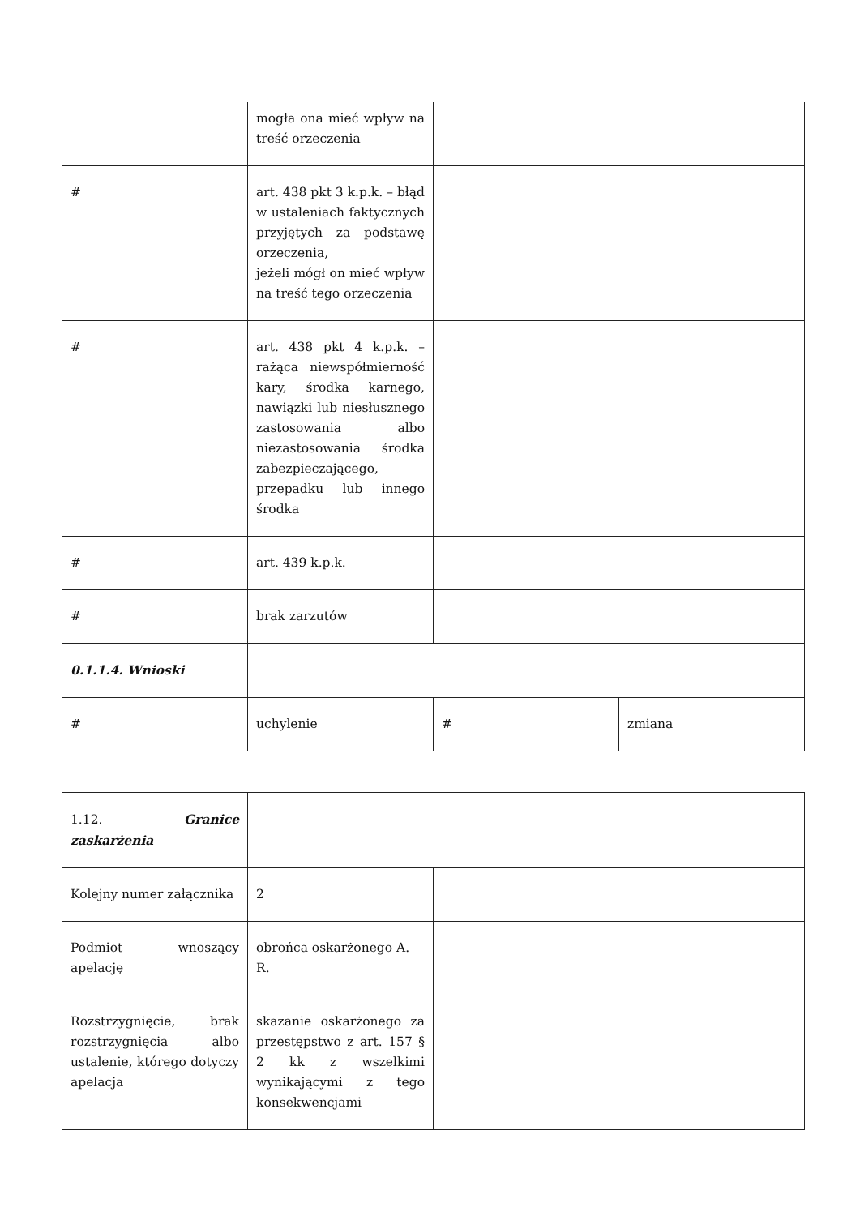| | mogła ona mieć wpływ na treść orzeczenia | | |
| # | art. 438 pkt 3 k.p.k. – błąd w ustaleniach faktycznych przyjętych za podstawę orzeczenia, jeżeli mógł on mieć wpływ na treść tego orzeczenia | | |
| # | art. 438 pkt 4 k.p.k. – rażąca niewspółmierność kary, środka karnego, nawiązki lub niesłusznego zastosowania albo niezastosowania środka zabezpieczającego, przepadku lub innego środka | | |
| # | art. 439 k.p.k. | | |
| # | brak zarzutów | | |
| 0.1.1.4. Wnioski | | | |
| # | uchylenie | # | zmiana |
| 1.12. Granice zaskarżenia | | |
| Kolejny numer załącznika | 2 | |
| Podmiot wnoszący apelację | obrońca oskarżonego A. R. | |
| Rozstrzygnięcie, brak rozstrzygnięcia albo ustalenie, którego dotyczy apelacja | skazanie oskarżonego za przestępstwo z art. 157 § 2 kk z wszelkimi wynikającymi z tego konsekwencjami | |